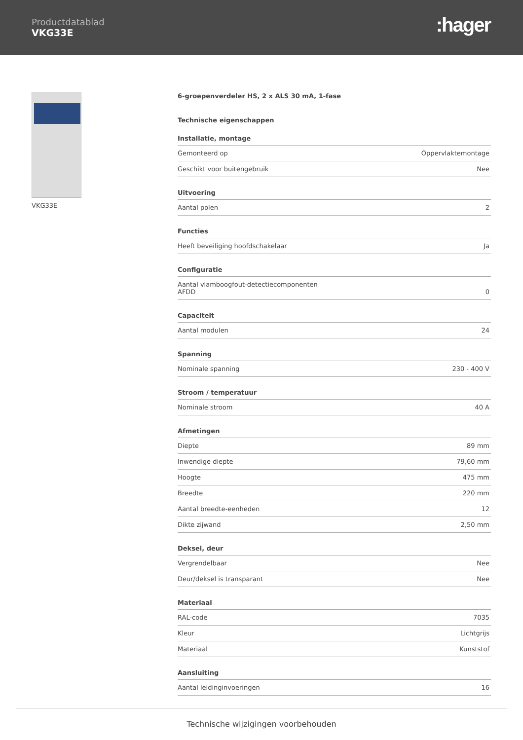Productdatablad
VKG33E
:hager
VKG33E
6-groepenverdeler HS, 2 x ALS 30 mA, 1-fase
Technische eigenschappen
Installatie, montage
| Gemonteerd op | Oppervlaktemontage |
| Geschikt voor buitengebruik | Nee |
Uitvoering
| Aantal polen | 2 |
Functies
| Heeft beveiliging hoofdschakelaar | Ja |
Configuratie
| Aantal vlamboogfout-detectiecomponenten AFDD | 0 |
Capaciteit
| Aantal modulen | 24 |
Spanning
| Nominale spanning | 230 - 400 V |
Stroom / temperatuur
| Nominale stroom | 40 A |
Afmetingen
| Diepte | 89 mm |
| Inwendige diepte | 79,60 mm |
| Hoogte | 475 mm |
| Breedte | 220 mm |
| Aantal breedte-eenheden | 12 |
| Dikte zijwand | 2,50 mm |
Deksel, deur
| Vergrendelbaar | Nee |
| Deur/deksel is transparant | Nee |
Materiaal
| RAL-code | 7035 |
| Kleur | Lichtgrijs |
| Materiaal | Kunststof |
Aansluiting
| Aantal leidinginvoeringen | 16 |
Technische wijzigingen voorbehouden